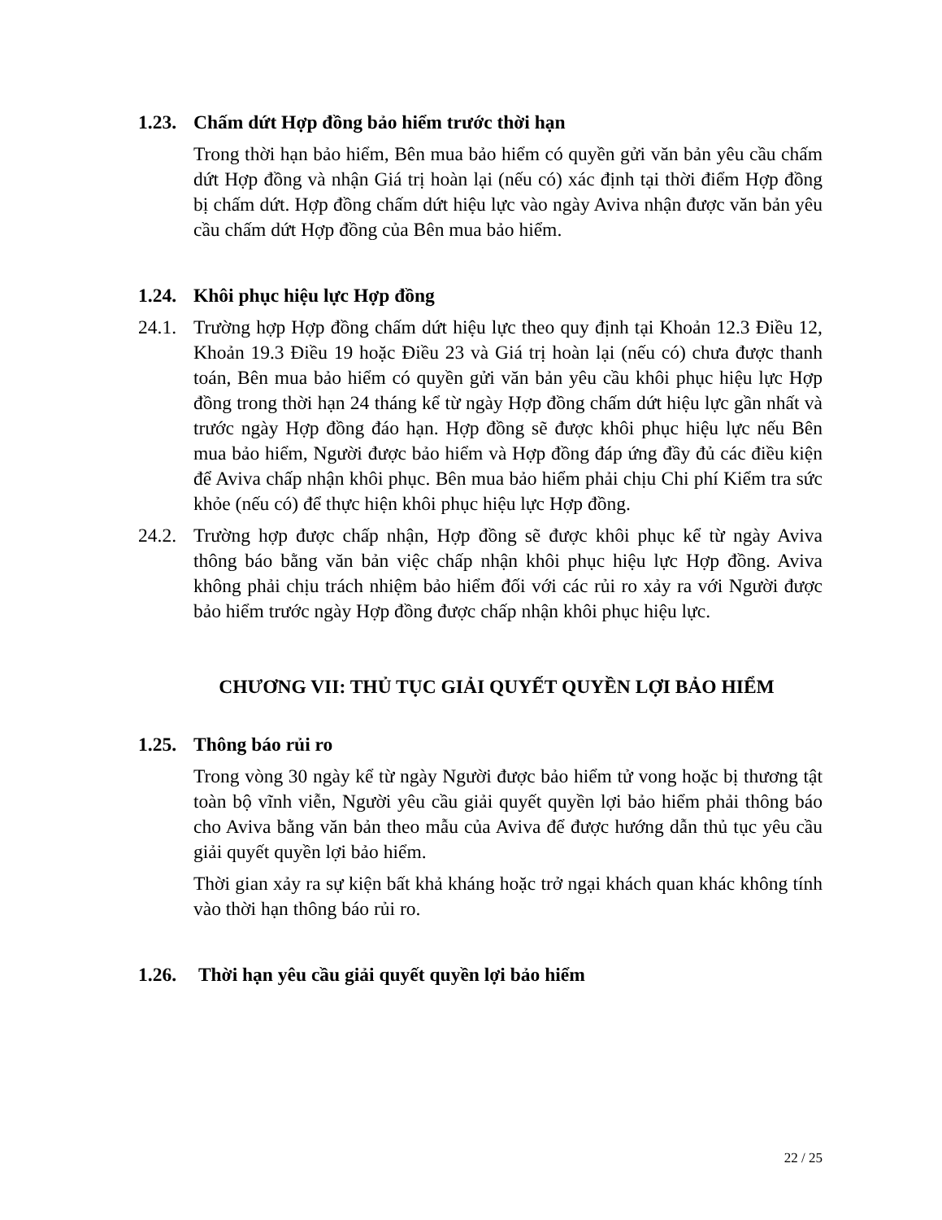1.23. Chấm dứt Hợp đồng bảo hiểm trước thời hạn
Trong thời hạn bảo hiểm, Bên mua bảo hiểm có quyền gửi văn bản yêu cầu chấm dứt Hợp đồng và nhận Giá trị hoàn lại (nếu có) xác định tại thời điểm Hợp đồng bị chấm dứt. Hợp đồng chấm dứt hiệu lực vào ngày Aviva nhận được văn bản yêu cầu chấm dứt Hợp đồng của Bên mua bảo hiểm.
1.24. Khôi phục hiệu lực Hợp đồng
24.1.
Trường hợp Hợp đồng chấm dứt hiệu lực theo quy định tại Khoản 12.3 Điều 12, Khoản 19.3 Điều 19 hoặc Điều 23 và Giá trị hoàn lại (nếu có) chưa được thanh toán, Bên mua bảo hiểm có quyền gửi văn bản yêu cầu khôi phục hiệu lực Hợp đồng trong thời hạn 24 tháng kể từ ngày Hợp đồng chấm dứt hiệu lực gần nhất và trước ngày Hợp đồng đáo hạn. Hợp đồng sẽ được khôi phục hiệu lực nếu Bên mua bảo hiểm, Người được bảo hiểm và Hợp đồng đáp ứng đầy đủ các điều kiện để Aviva chấp nhận khôi phục. Bên mua bảo hiểm phải chịu Chi phí Kiểm tra sức khỏe (nếu có) để thực hiện khôi phục hiệu lực Hợp đồng.
24.2.
Trường hợp được chấp nhận, Hợp đồng sẽ được khôi phục kể từ ngày Aviva thông báo bằng văn bản việc chấp nhận khôi phục hiệu lực Hợp đồng. Aviva không phải chịu trách nhiệm bảo hiểm đối với các rủi ro xảy ra với Người được bảo hiểm trước ngày Hợp đồng được chấp nhận khôi phục hiệu lực.
CHƯƠNG VII: THỦ TỤC GIẢI QUYẾT QUYỀN LỢI BẢO HIỂM
1.25. Thông báo rủi ro
Trong vòng 30 ngày kể từ ngày Người được bảo hiểm tử vong hoặc bị thương tật toàn bộ vĩnh viễn, Người yêu cầu giải quyết quyền lợi bảo hiểm phải thông báo cho Aviva bằng văn bản theo mẫu của Aviva để được hướng dẫn thủ tục yêu cầu giải quyết quyền lợi bảo hiểm.
Thời gian xảy ra sự kiện bất khả kháng hoặc trở ngại khách quan khác không tính vào thời hạn thông báo rủi ro.
1.26. Thời hạn yêu cầu giải quyết quyền lợi bảo hiểm
22 / 25